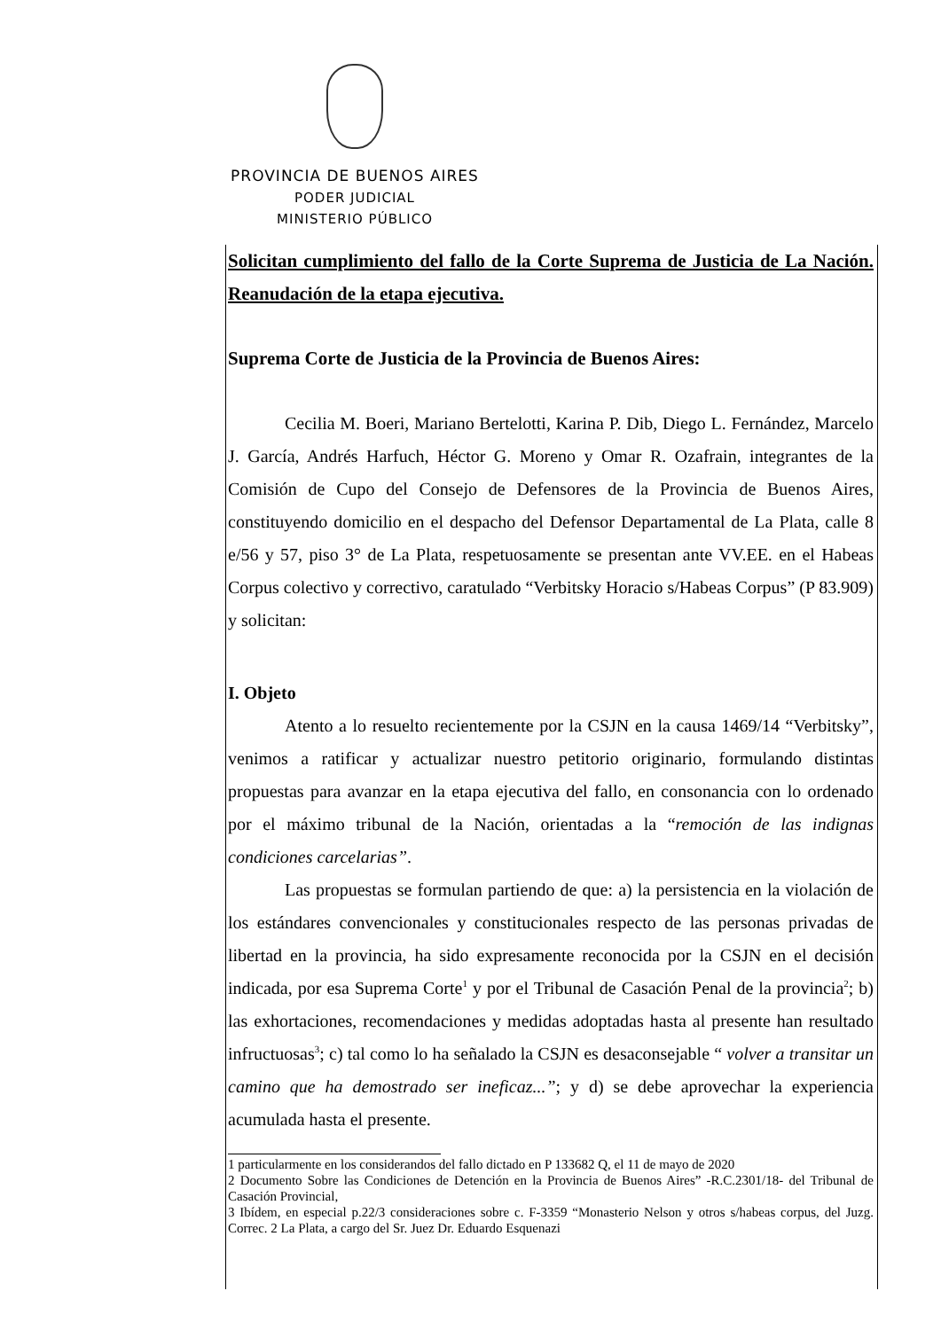PROVINCIA DE BUENOS AIRES
PODER JUDICIAL
MINISTERIO PÚBLICO
Solicitan cumplimiento del fallo de la Corte Suprema de Justicia de La Nación. Reanudación de la etapa ejecutiva.
Suprema Corte de Justicia de la Provincia de Buenos Aires:
Cecilia M. Boeri, Mariano Bertelotti, Karina P. Dib, Diego L. Fernández, Marcelo J. García, Andrés Harfuch, Héctor G. Moreno y Omar R. Ozafrain, integrantes de la Comisión de Cupo del Consejo de Defensores de la Provincia de Buenos Aires, constituyendo domicilio en el despacho del Defensor Departamental de La Plata, calle 8 e/56 y 57, piso 3° de La Plata, respetuosamente se presentan ante VV.EE. en el Habeas Corpus colectivo y correctivo, caratulado “Verbitsky Horacio s/Habeas Corpus” (P 83.909) y solicitan:
I. Objeto
Atento a lo resuelto recientemente por la CSJN en la causa 1469/14 “Verbitsky”, venimos a ratificar y actualizar nuestro petitorio originario, formulando distintas propuestas para avanzar en la etapa ejecutiva del fallo, en consonancia con lo ordenado por el máximo tribunal de la Nación, orientadas a la “remoción de las indignas condiciones carcelarias”.
Las propuestas se formulan partiendo de que: a) la persistencia en la violación de los estándares convencionales y constitucionales respecto de las personas privadas de libertad en la provincia, ha sido expresamente reconocida por la CSJN en el decisión indicada, por esa Suprema Corte<sup>1</sup> y por el Tribunal de Casación Penal de la provincia<sup>2</sup>; b) las exhortaciones, recomendaciones y medidas adoptadas hasta al presente han resultado infructuosas<sup>3</sup>; c) tal como lo ha señalado la CSJN es desaconsejable “ volver a transitar un camino que ha demostrado ser ineficaz...”; y d) se debe aprovechar la experiencia acumulada hasta el presente.
1 particularmente en los considerandos del fallo dictado en P 133682 Q, el 11 de mayo de 2020
2 Documento Sobre las Condiciones de Detención en la Provincia de Buenos Aires” -R.C.2301/18- del Tribunal de Casación Provincial,
3 Ibídem, en especial p.22/3 consideraciones sobre c. F-3359 “Monasterio Nelson y otros s/habeas corpus, del Juzg. Correc. 2 La Plata, a cargo del Sr. Juez Dr. Eduardo Esquenazi